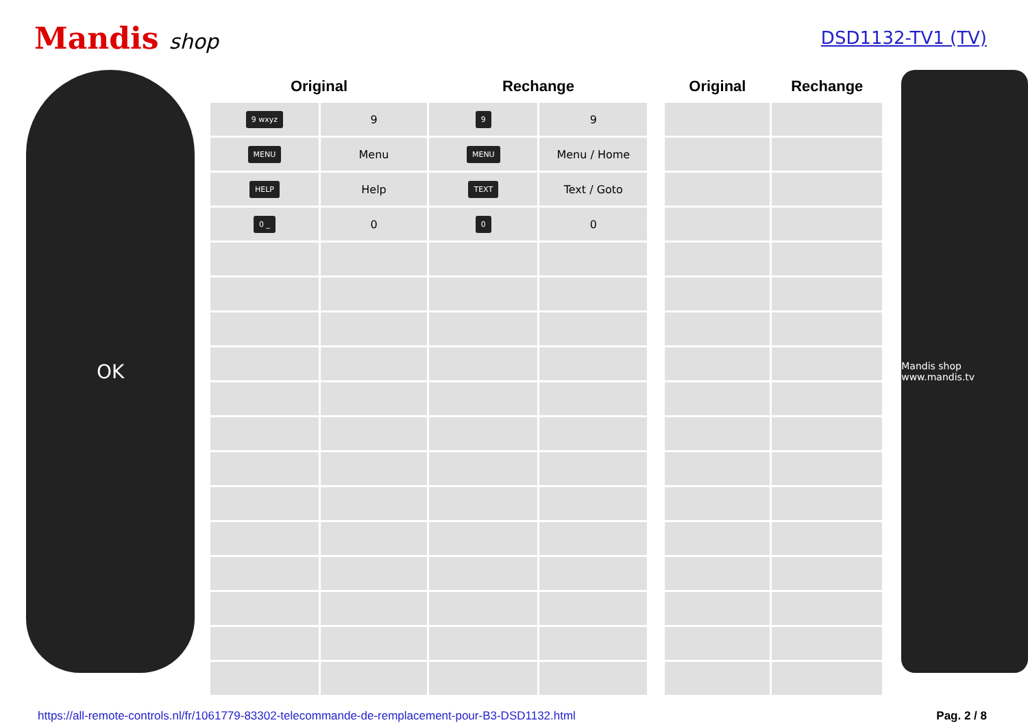Mandis shop
DSD1132-TV1 (TV)
OK
| Original | | Rechange | |
| --- | --- | --- | --- |
| 9 wxyz | 9 | 9 | 9 |
| MENU | Menu | MENU | Menu / Home |
| HELP | Help | TEXT | Text / Goto |
| 0 _ | 0 | 0 | 0 |
| Original | Rechange |
| --- | --- |
Mandis shop www.mandis.tv
https://all-remote-controls.nl/fr/1061779-83302-telecommande-de-remplacement-pour-B3-DSD1132.html Pag. 2 / 8